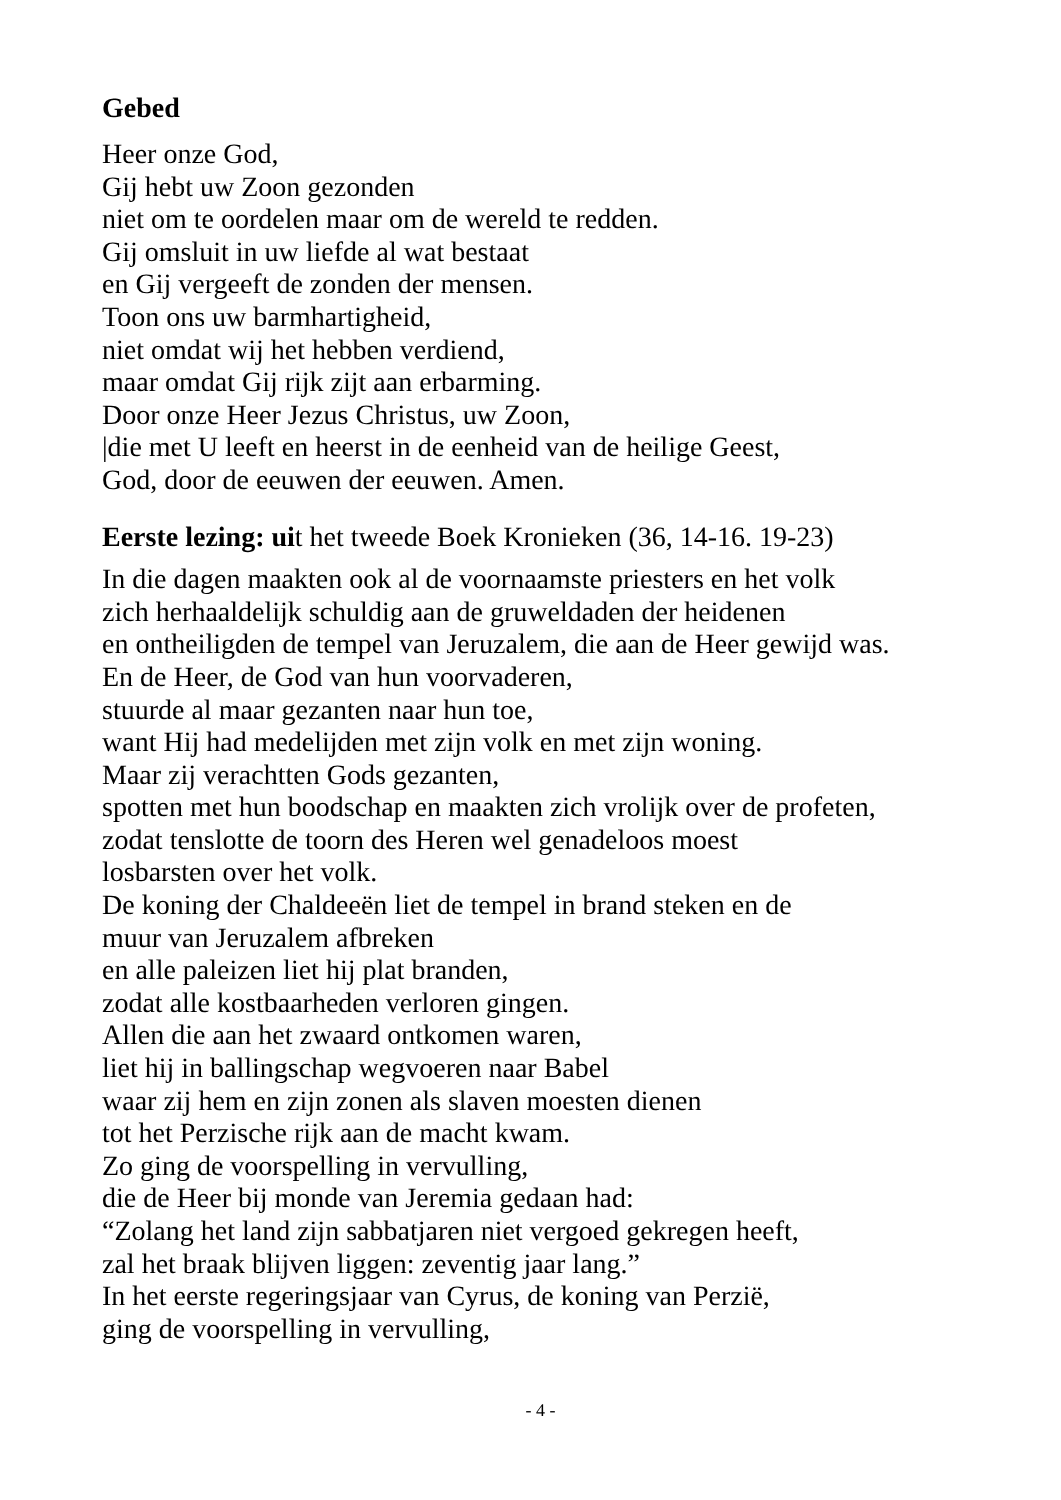Gebed
Heer onze God,
Gij hebt uw Zoon gezonden
niet om te oordelen maar om de wereld te redden.
Gij omsluit in uw liefde al wat bestaat
en Gij vergeeft de zonden der mensen.
Toon ons uw barmhartigheid,
niet omdat wij het hebben verdiend,
maar omdat Gij rijk zijt aan erbarming.
Door onze Heer Jezus Christus, uw Zoon,
|die met U leeft en heerst in de eenheid van de heilige Geest,
God, door de eeuwen der eeuwen. Amen.
Eerste lezing: uit het tweede Boek Kronieken (36, 14-16. 19-23)
In die dagen maakten ook al de voornaamste priesters en het volk
zich herhaaldelijk schuldig aan de gruweldaden der heidenen
en ontheiligden de tempel van Jeruzalem, die aan de Heer gewijd was.
En de Heer, de God van hun voorvaderen,
stuurde al maar gezanten naar hun toe,
want Hij had medelijden met zijn volk en met zijn woning.
Maar zij verachtten Gods gezanten,
spotten met hun boodschap en maakten zich vrolijk over de profeten,
zodat tenslotte de toorn des Heren wel genadeloos moest
losbarsten over het volk.
De koning der Chaldeeën liet de tempel in brand steken en de
muur van Jeruzalem afbreken
en alle paleizen liet hij plat branden,
zodat alle kostbaarheden verloren gingen.
Allen die aan het zwaard ontkomen waren,
liet hij in ballingschap wegvoeren naar Babel
waar zij hem en zijn zonen als slaven moesten dienen
tot het Perzische rijk aan de macht kwam.
Zo ging de voorspelling in vervulling,
die de Heer bij monde van Jeremia gedaan had:
“Zolang het land zijn sabbatjaren niet vergoed gekregen heeft,
zal het braak blijven liggen: zeventig jaar lang.”
In het eerste regeringsjaar van Cyrus, de koning van Perzië,
ging de voorspelling in vervulling,
- 4 -